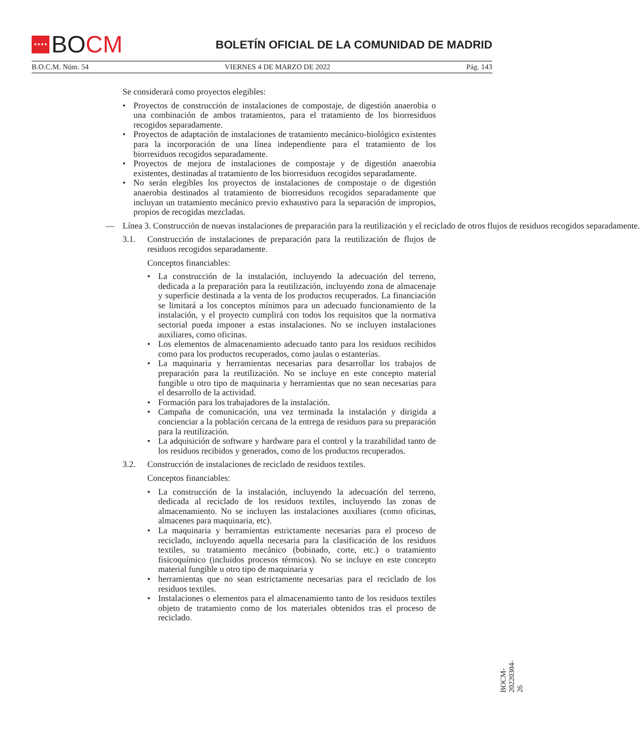★★★★
BO CM
BOLETÍN OFICIAL DE LA COMUNIDAD DE MADRID
B.O.C.M. Núm. 54 VIERNES 4 DE MARZO DE 2022 Pág. 143
Se considerará como proyectos elegibles:
Proyectos de construcción de instalaciones de compostaje, de digestión anaerobia o una combinación de ambos tratamientos, para el tratamiento de los biorresiduos recogidos separadamente.
Proyectos de adaptación de instalaciones de tratamiento mecánico-biológico existentes para la incorporación de una línea independiente para el tratamiento de los biorresiduos recogidos separadamente.
Proyectos de mejora de instalaciones de compostaje y de digestión anaerobia existentes, destinadas al tratamiento de los biorresiduos recogidos separadamente.
No serán elegibles los proyectos de instalaciones de compostaje o de digestión anaerobia destinados al tratamiento de biorresiduos recogidos separadamente que incluyan un tratamiento mecánico previo exhaustivo para la separación de impropios, propios de recogidas mezcladas.
— Línea 3. Construcción de nuevas instalaciones de preparación para la reutilización y el reciclado de otros flujos de residuos recogidos separadamente.
3.1. Construcción de instalaciones de preparación para la reutilización de flujos de residuos recogidos separadamente.
Conceptos financiables:
La construcción de la instalación, incluyendo la adecuación del terreno, dedicada a la preparación para la reutilización, incluyendo zona de almacenaje y superficie destinada a la venta de los productos recuperados. La financiación se limitará a los conceptos mínimos para un adecuado funcionamiento de la instalación, y el proyecto cumplirá con todos los requisitos que la normativa sectorial pueda imponer a estas instalaciones. No se incluyen instalaciones auxiliares, como oficinas.
Los elementos de almacenamiento adecuado tanto para los residuos recibidos como para los productos recuperados, como jaulas o estanterías.
La maquinaria y herramientas necesarias para desarrollar los trabajos de preparación para la reutilización. No se incluye en este concepto material fungible u otro tipo de maquinaria y herramientas que no sean necesarias para el desarrollo de la actividad.
Formación para los trabajadores de la instalación.
Campaña de comunicación, una vez terminada la instalación y dirigida a concienciar a la población cercana de la entrega de residuos para su preparación para la reutilización.
La adquisición de software y hardware para el control y la trazabilidad tanto de los residuos recibidos y generados, como de los productos recuperados.
3.2. Construcción de instalaciones de reciclado de residuos textiles.
Conceptos financiables:
La construcción de la instalación, incluyendo la adecuación del terreno, dedicada al reciclado de los residuos textiles, incluyendo las zonas de almacenamiento. No se incluyen las instalaciones auxiliares (como oficinas, almacenes para maquinaria, etc).
La maquinaria y herramientas estrictamente necesarias para el proceso de reciclado, incluyendo aquella necesaria para la clasificación de los residuos textiles, su tratamiento mecánico (bobinado, corte, etc.) o tratamiento fisicoquímico (incluidos procesos térmicos). No se incluye en este concepto material fungible u otro tipo de maquinaria y
herramientas que no sean estrictamente necesarias para el reciclado de los residuos textiles.
Instalaciones o elementos para el almacenamiento tanto de los residuos textiles objeto de tratamiento como de los materiales obtenidos tras el proceso de reciclado.
BOCM-20220304-26